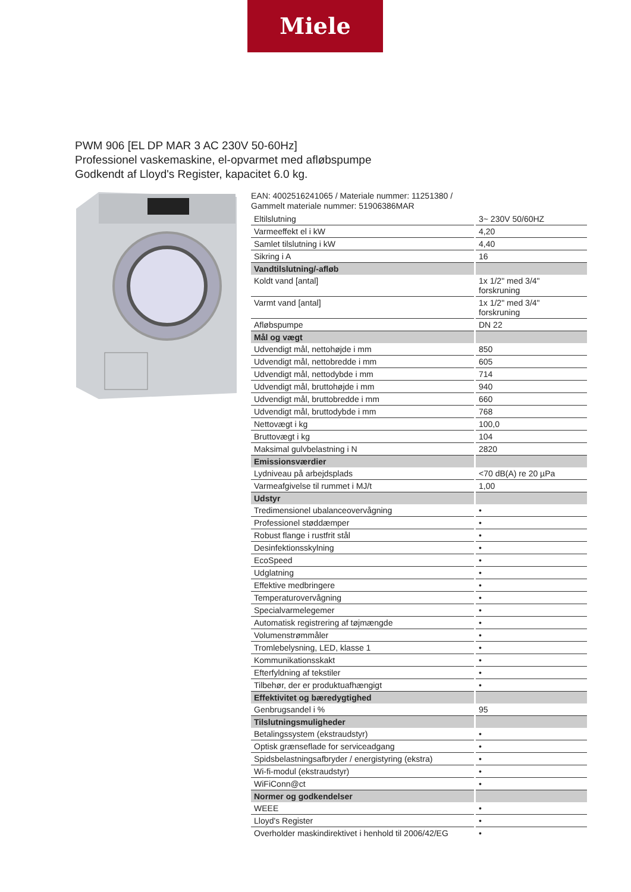Miele
PWM 906 [EL DP MAR 3 AC 230V 50-60Hz]
Professionel vaskemaskine, el-opvarmet med afløbspumpe
Godkendt af Lloyd's Register, kapacitet 6.0 kg.
EAN: 4002516241065 / Materiale nummer: 11251380 /
Gammelt materiale nummer: 51906386MAR
| Eltilslutning | 3~ 230V 50/60HZ |
| Varmeeffekt el i kW | 4,20 |
| Samlet tilslutning i kW | 4,40 |
| Sikring i A | 16 |
| Vandtilslutning/-afløb | |
| Koldt vand [antal] | 1x 1/2" med 3/4" forskruning |
| Varmt vand [antal] | 1x 1/2" med 3/4" forskruning |
| Afløbspumpe | DN 22 |
| Mål og vægt | |
| Udvendigt mål, nettohøjde i mm | 850 |
| Udvendigt mål, nettobredde i mm | 605 |
| Udvendigt mål, nettodybde i mm | 714 |
| Udvendigt mål, bruttohøjde i mm | 940 |
| Udvendigt mål, bruttobredde i mm | 660 |
| Udvendigt mål, bruttodybde i mm | 768 |
| Nettovægt i kg | 100,0 |
| Bruttovægt i kg | 104 |
| Maksimal gulvbelastning i N | 2820 |
| Emissionsværdier | |
| Lydniveau på arbejdsplads | <70 dB(A) re 20 µPa |
| Varmeafgivelse til rummet i MJ/t | 1,00 |
| Udstyr | |
| Tredimensionel ubalanceovervågning | • |
| Professionel støddæmper | • |
| Robust flange i rustfrit stål | • |
| Desinfektionsskylning | • |
| EcoSpeed | • |
| Udglatning | • |
| Effektive medbringere | • |
| Temperaturovervågning | • |
| Specialvarmelegemer | • |
| Automatisk registrering af tøjmængde | • |
| Volumenstrømmåler | • |
| Tromlebelysning, LED, klasse 1 | • |
| Kommunikationsskakt | • |
| Efterfyldning af tekstiler | • |
| Tilbehør, der er produktuafhængigt | • |
| Effektivitet og bæredygtighed | |
| Genbrugsandel i % | 95 |
| Tilslutningsmuligheder | |
| Betalingssystem (ekstraudstyr) | • |
| Optisk grænseflade for serviceadgang | • |
| Spidsbelastningsafbryder / energistyring (ekstra) | • |
| Wi-fi-modul (ekstraudstyr) | • |
| WiFiConn@ct | • |
| Normer og godkendelser | |
| WEEE | • |
| Lloyd's Register | • |
| Overholder maskindirektivet i henhold til 2006/42/EG | • |